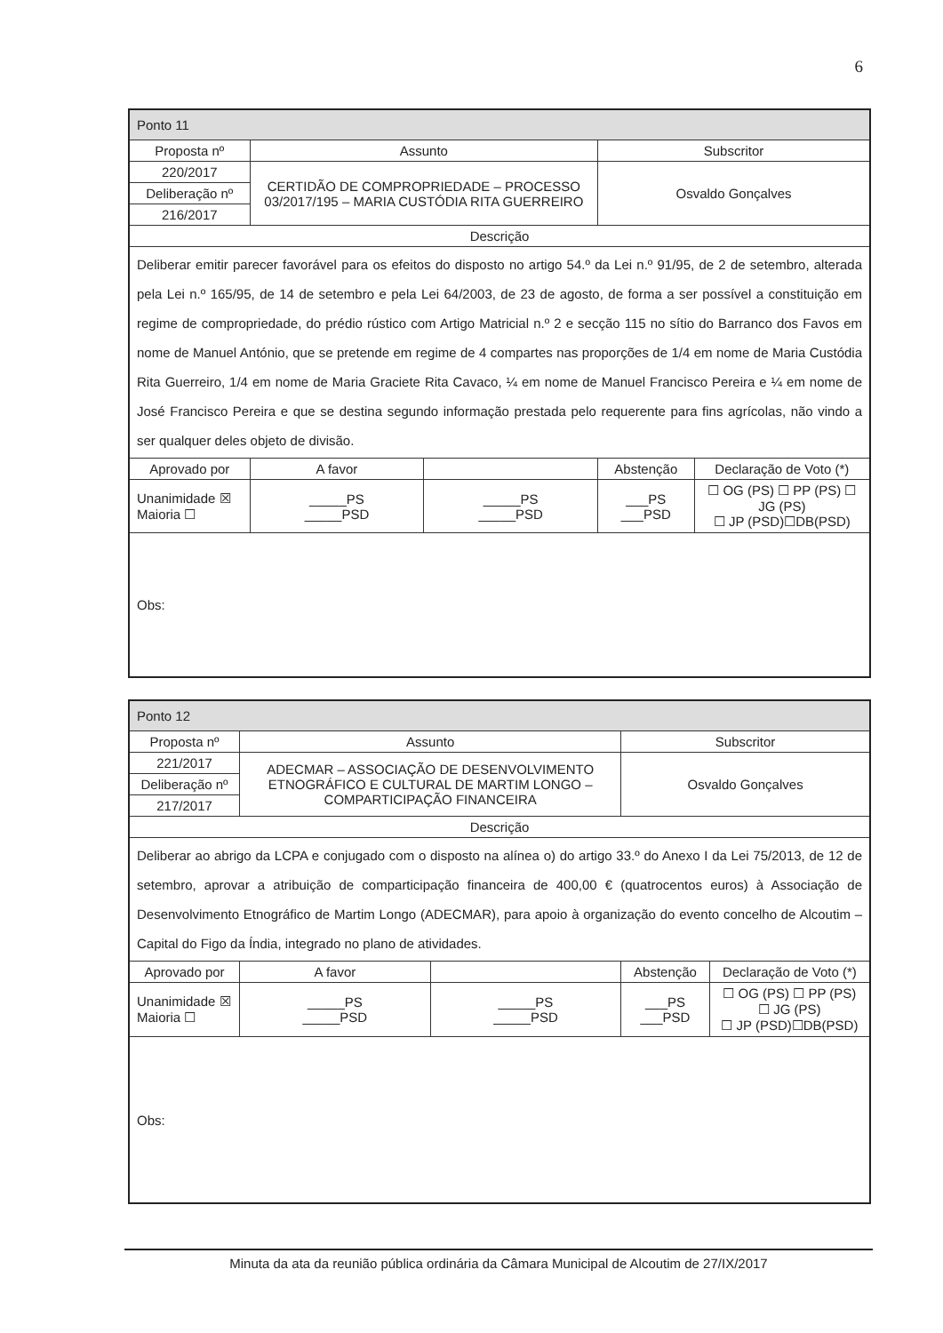6
| Ponto 11 | | | | |
| Proposta nº | Assunto | | Subscritor | |
| 220/2017 | CERTIDÃO DE COMPROPRIEDADE – PROCESSO 03/2017/195 – MARIA CUSTÓDIA RITA GUERREIRO | | Osvaldo Gonçalves | |
| Deliberação nº | | | | |
| 216/2017 | | | | |
| Descrição | | | | |
| Deliberar emitir parecer favorável para os efeitos do disposto no artigo 54.º da Lei n.º 91/95, de 2 de setembro, alterada pela Lei n.º 165/95, de 14 de setembro e pela Lei 64/2003, de 23 de agosto, de forma a ser possível a constituição em regime de compropriedade, do prédio rústico com Artigo Matricial n.º 2 e secção 115 no sítio do Barranco dos Favos em nome de Manuel António, que se pretende em regime de 4 compartes nas proporções de 1/4 em nome de Maria Custódia Rita Guerreiro, 1/4 em nome de Maria Graciete Rita Cavaco, ¼ em nome de Manuel Francisco Pereira e ¼ em nome de José Francisco Pereira e que se destina segundo informação prestada pelo requerente para fins agrícolas, não vindo a ser qualquer deles objeto de divisão. | | | | |
| Aprovado por | A favor | | Abstenção | Declaração de Voto (*) |
| Unanimidade ☒ Maioria ☐ | _____PS _____PSD | _____PS _____PSD | ___PS ___PSD | ☐ OG (PS) ☐ PP (PS) ☐ JG (PS) ☐ JP (PSD)☐DB(PSD) |
| Obs: | | | | |
| Ponto 12 | | | | |
| Proposta nº | Assunto | | Subscritor | |
| 221/2017 | ADECMAR – ASSOCIAÇÃO DE DESENVOLVIMENTO ETNOGRÁFICO E CULTURAL DE MARTIM LONGO – COMPARTICIPAÇÃO FINANCEIRA | | Osvaldo Gonçalves | |
| Deliberação nº | | | | |
| 217/2017 | | | | |
| Descrição | | | | |
| Deliberar ao abrigo da LCPA e conjugado com o disposto na alínea o) do artigo 33.º do Anexo I da Lei 75/2013, de 12 de setembro, aprovar a atribuição de comparticipação financeira de 400,00 € (quatrocentos euros) à Associação de Desenvolvimento Etnográfico de Martim Longo (ADECMAR), para apoio à organização do evento concelho de Alcoutim – Capital do Figo da Índia, integrado no plano de atividades. | | | | |
| Aprovado por | A favor | | Abstenção | Declaração de Voto (*) |
| Unanimidade ☒ Maioria ☐ | _____PS _____PSD | _____PS _____PSD | ___PS ___PSD | ☐ OG (PS) ☐ PP (PS) ☐ JG (PS) ☐ JP (PSD)☐DB(PSD) |
| Obs: | | | | |
Minuta da ata da reunião pública ordinária da Câmara Municipal de Alcoutim de 27/IX/2017